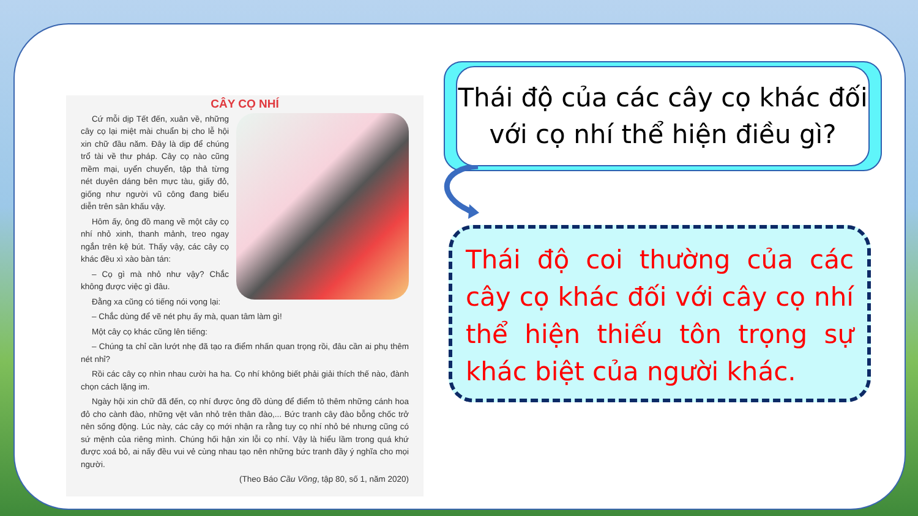CÂY CỌ NHÍ
Cứ mỗi dịp Tết đến, xuân về, những cây cọ lại miệt mài chuẩn bị cho lễ hội xin chữ đầu năm. Đây là dịp để chúng trổ tài về thư pháp. Cây cọ nào cũng mềm mại, uyển chuyển, tập thả từng nét duyên dáng bên mực tàu, giấy đỏ, giống như người vũ công đang biểu diễn trên sân khấu vậy.
Hôm ấy, ông đồ mang về một cây cọ nhí nhỏ xinh, thanh mảnh, treo ngay ngắn trên kệ bút. Thấy vậy, các cây cọ khác đều xì xào bàn tán:
– Cọ gì mà nhỏ như vậy? Chắc không được việc gì đâu.
Đằng xa cũng có tiếng nói vọng lại:
– Chắc dùng để vẽ nét phụ ấy mà, quan tâm làm gì!
Một cây cọ khác cũng lên tiếng:
– Chúng ta chỉ cần lướt nhẹ đã tạo ra điểm nhấn quan trọng rồi, đâu cần ai phụ thêm nét nhỉ?
Rồi các cây cọ nhìn nhau cười ha ha. Cọ nhí không biết phải giải thích thế nào, đành chọn cách lặng im.
Ngày hội xin chữ đã đến, cọ nhí được ông đồ dùng để điểm tô thêm những cánh hoa đỏ cho cành đào, những vệt vân nhỏ trên thân đào,... Bức tranh cây đào bỗng chốc trở nên sống động. Lúc này, các cây cọ mới nhận ra rằng tuy cọ nhí nhỏ bé nhưng cũng có sứ mệnh của riêng mình. Chúng hối hận xin lỗi cọ nhí. Vậy là hiểu lầm trong quá khứ được xoá bỏ, ai nấy đều vui vẻ cùng nhau tạo nên những bức tranh đầy ý nghĩa cho mọi người.
(Theo Báo Cầu Vồng, tập 80, số 1, năm 2020)
Thái độ của các cây cọ khác đối với cọ nhí thể hiện điều gì?
Thái độ coi thường của các cây cọ khác đối với cây cọ nhí thể hiện thiếu tôn trọng sự khác biệt của người khác.